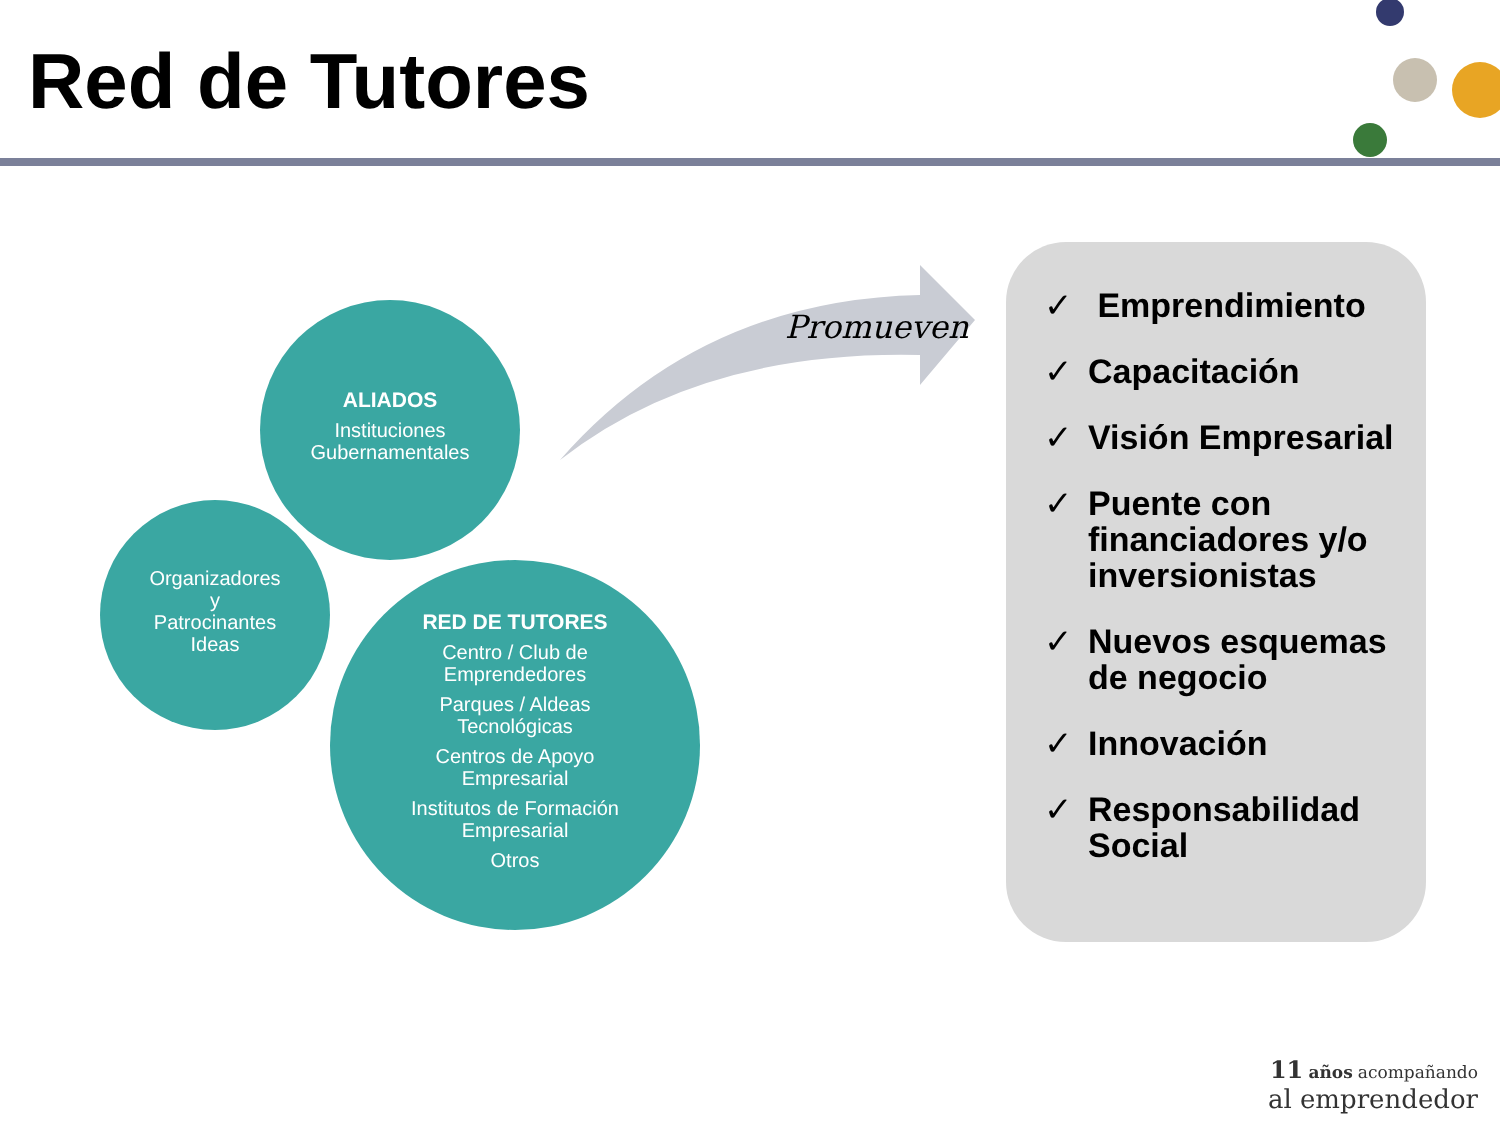Red de Tutores
ALIADOS
Instituciones
Gubernamentales
Organizadores
y
Patrocinantes
Ideas
RED DE TUTORES
Centro / Club de
Emprendedores
Parques / Aldeas
Tecnológicas
Centros de Apoyo
Empresarial
Institutos de Formación
Empresarial
Otros
Promueven
✓ Emprendimiento
✓ Capacitación
✓ Visión Empresarial
✓ Puente con financiadores y/o inversionistas
✓ Nuevos esquemas de negocio
✓ Innovación
✓ Responsabilidad Social
11 años acompañando
al emprendedor